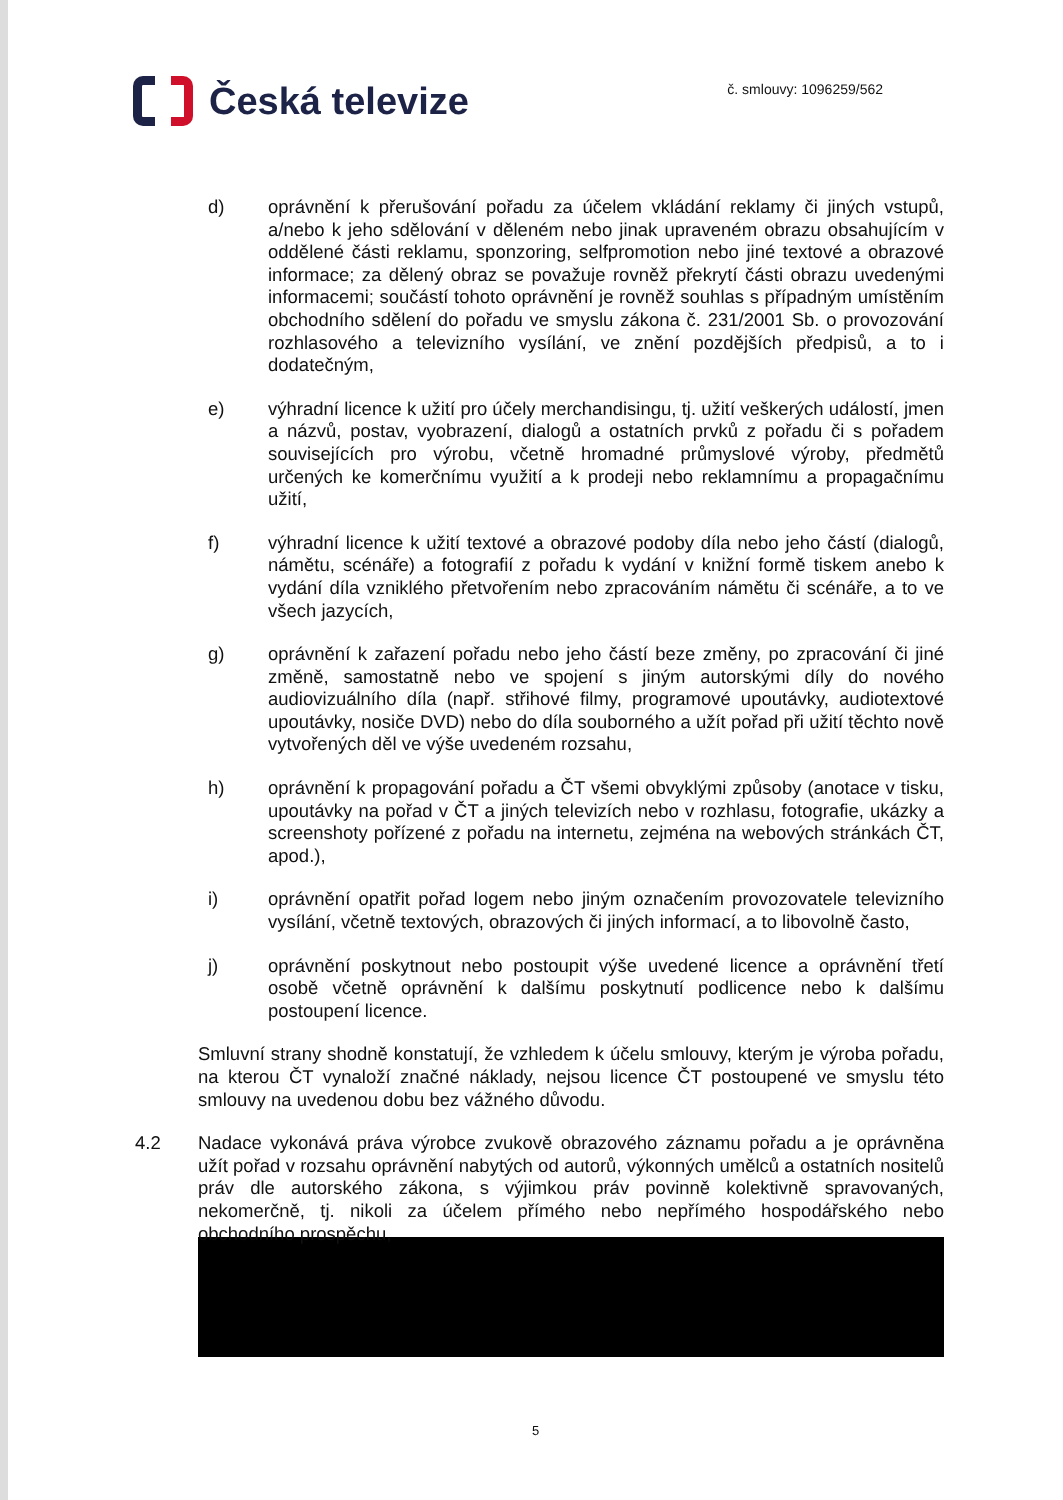Česká televize
č. smlouvy: 1096259/562
d) oprávnění k přerušování pořadu za účelem vkládání reklamy či jiných vstupů, a/nebo k jeho sdělování v děleném nebo jinak upraveném obrazu obsahujícím v oddělené části reklamu, sponzoring, selfpromotion nebo jiné textové a obrazové informace; za dělený obraz se považuje rovněž překrytí části obrazu uvedenými informacemi; součástí tohoto oprávnění je rovněž souhlas s případným umístěním obchodního sdělení do pořadu ve smyslu zákona č. 231/2001 Sb. o provozování rozhlasového a televizního vysílání, ve znění pozdějších předpisů, a to i dodatečným,
e) výhradní licence k užití pro účely merchandisingu, tj. užití veškerých událostí, jmen a názvů, postav, vyobrazení, dialogů a ostatních prvků z pořadu či s pořadem souvisejících pro výrobu, včetně hromadné průmyslové výroby, předmětů určených ke komerčnímu využití a k prodeji nebo reklamnímu a propagačnímu užití,
f) výhradní licence k užití textové a obrazové podoby díla nebo jeho částí (dialogů, námětu, scénáře) a fotografií z pořadu k vydání v knižní formě tiskem anebo k vydání díla vzniklého přetvořením nebo zpracováním námětu či scénáře, a to ve všech jazycích,
g) oprávnění k zařazení pořadu nebo jeho částí beze změny, po zpracování či jiné změně, samostatně nebo ve spojení s jiným autorskými díly do nového audiovizuálního díla (např. střihové filmy, programové upoutávky, audiotextové upoutávky, nosiče DVD) nebo do díla souborného a užít pořad při užití těchto nově vytvořených děl ve výše uvedeném rozsahu,
h) oprávnění k propagování pořadu a ČT všemi obvyklými způsoby (anotace v tisku, upoutávky na pořad v ČT a jiných televizích nebo v rozhlasu, fotografie, ukázky a screenshoty pořízené z pořadu na internetu, zejména na webových stránkách ČT, apod.),
i) oprávnění opatřit pořad logem nebo jiným označením provozovatele televizního vysílání, včetně textových, obrazových či jiných informací, a to libovolně často,
j) oprávnění poskytnout nebo postoupit výše uvedené licence a oprávnění třetí osobě včetně oprávnění k dalšímu poskytnutí podlicence nebo k dalšímu postoupení licence.
Smluvní strany shodně konstatují, že vzhledem k účelu smlouvy, kterým je výroba pořadu, na kterou ČT vynaloží značné náklady, nejsou licence ČT postoupené ve smyslu této smlouvy na uvedenou dobu bez vážného důvodu.
4.2 Nadace vykonává práva výrobce zvukově obrazového záznamu pořadu a je oprávněna užít pořad v rozsahu oprávnění nabytých od autorů, výkonných umělců a ostatních nositelů práv dle autorského zákona, s výjimkou práv povinně kolektivně spravovaných, nekomerčně, tj. nikoli za účelem přímého nebo nepřímého hospodářského nebo obchodního prospěchu,
5